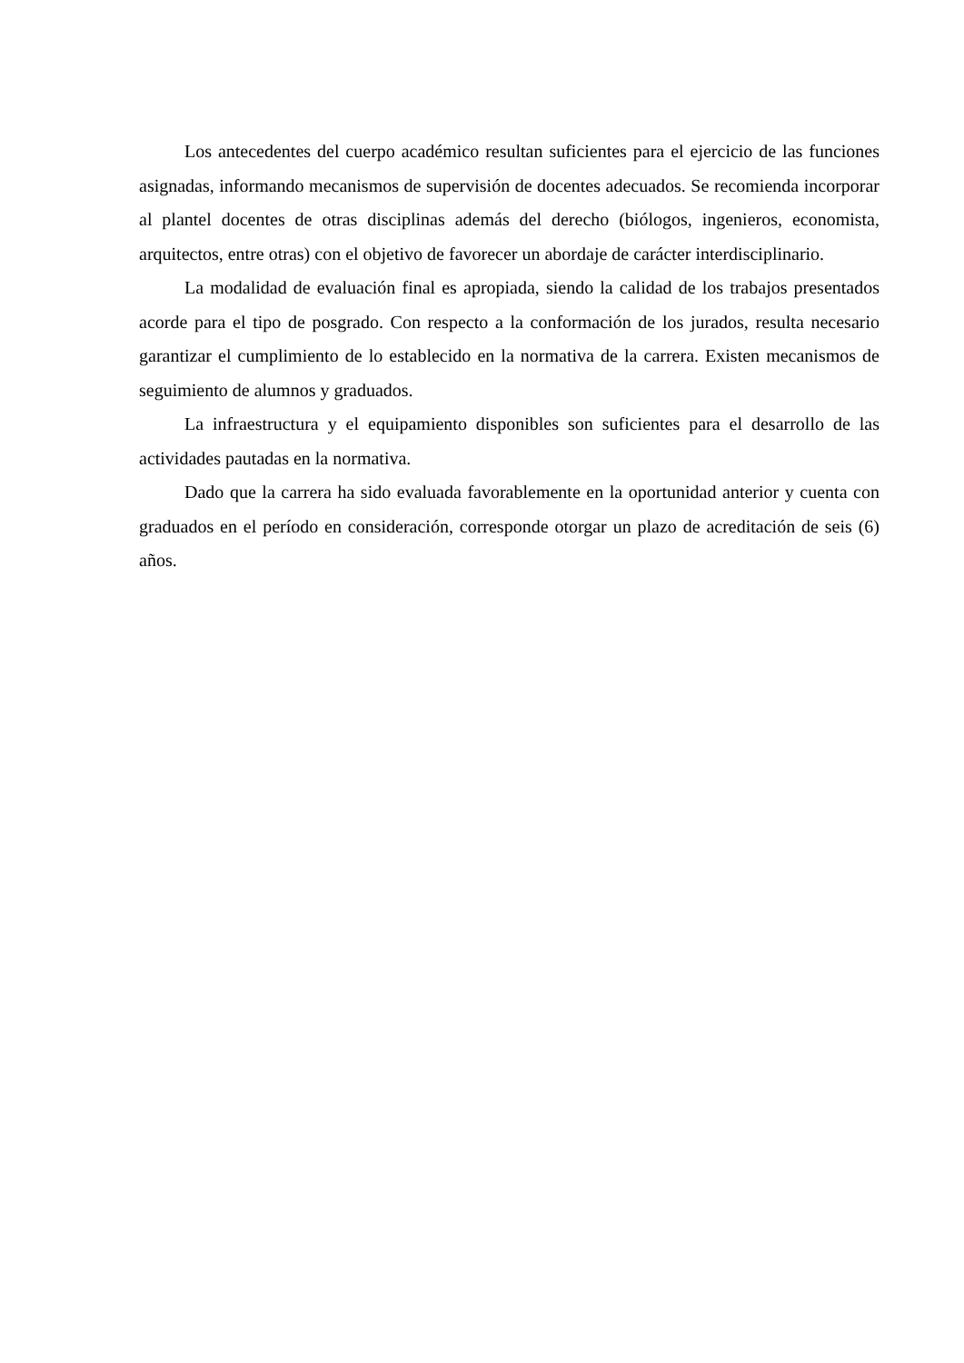Los antecedentes del cuerpo académico resultan suficientes para el ejercicio de las funciones asignadas, informando mecanismos de supervisión de docentes adecuados. Se recomienda incorporar al plantel docentes de otras disciplinas además del derecho (biólogos, ingenieros, economista, arquitectos, entre otras) con el objetivo de favorecer un abordaje de carácter interdisciplinario.
La modalidad de evaluación final es apropiada, siendo la calidad de los trabajos presentados acorde para el tipo de posgrado. Con respecto a la conformación de los jurados, resulta necesario garantizar el cumplimiento de lo establecido en la normativa de la carrera. Existen mecanismos de seguimiento de alumnos y graduados.
La infraestructura y el equipamiento disponibles son suficientes para el desarrollo de las actividades pautadas en la normativa.
Dado que la carrera ha sido evaluada favorablemente en la oportunidad anterior y cuenta con graduados en el período en consideración, corresponde otorgar un plazo de acreditación de seis (6) años.